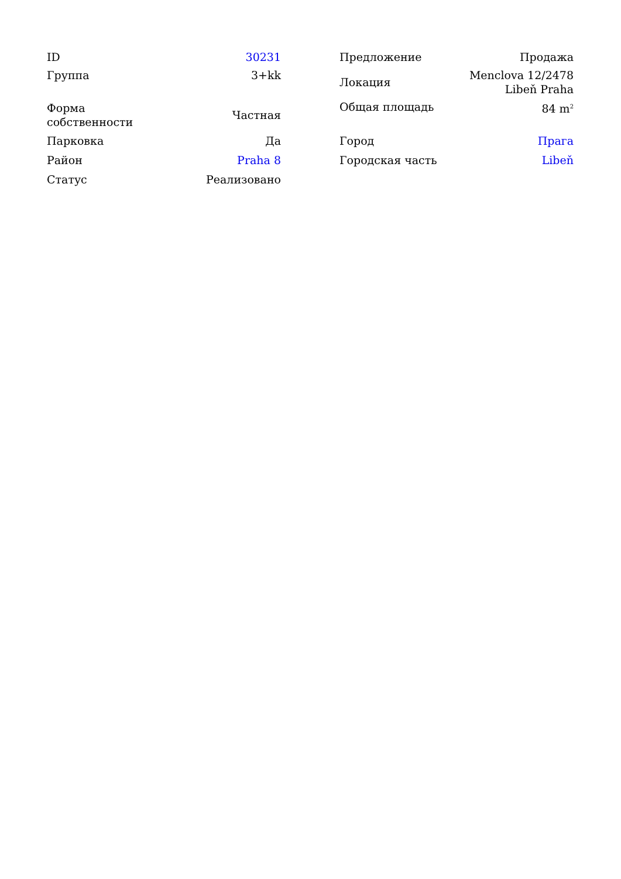| ID | 30231 |
| Группа | 3+kk |
| Форма собственности | Частная |
| Парковка | Да |
| Район | Praha 8 |
| Статус | Реализовано |
| Предложение | Продажа |
| Локация | Menclova 12/2478 Libeň Praha |
| Общая площадь | 84 m<sup>2</sup> |
| Город | Прага |
| Городская часть | Libeň |